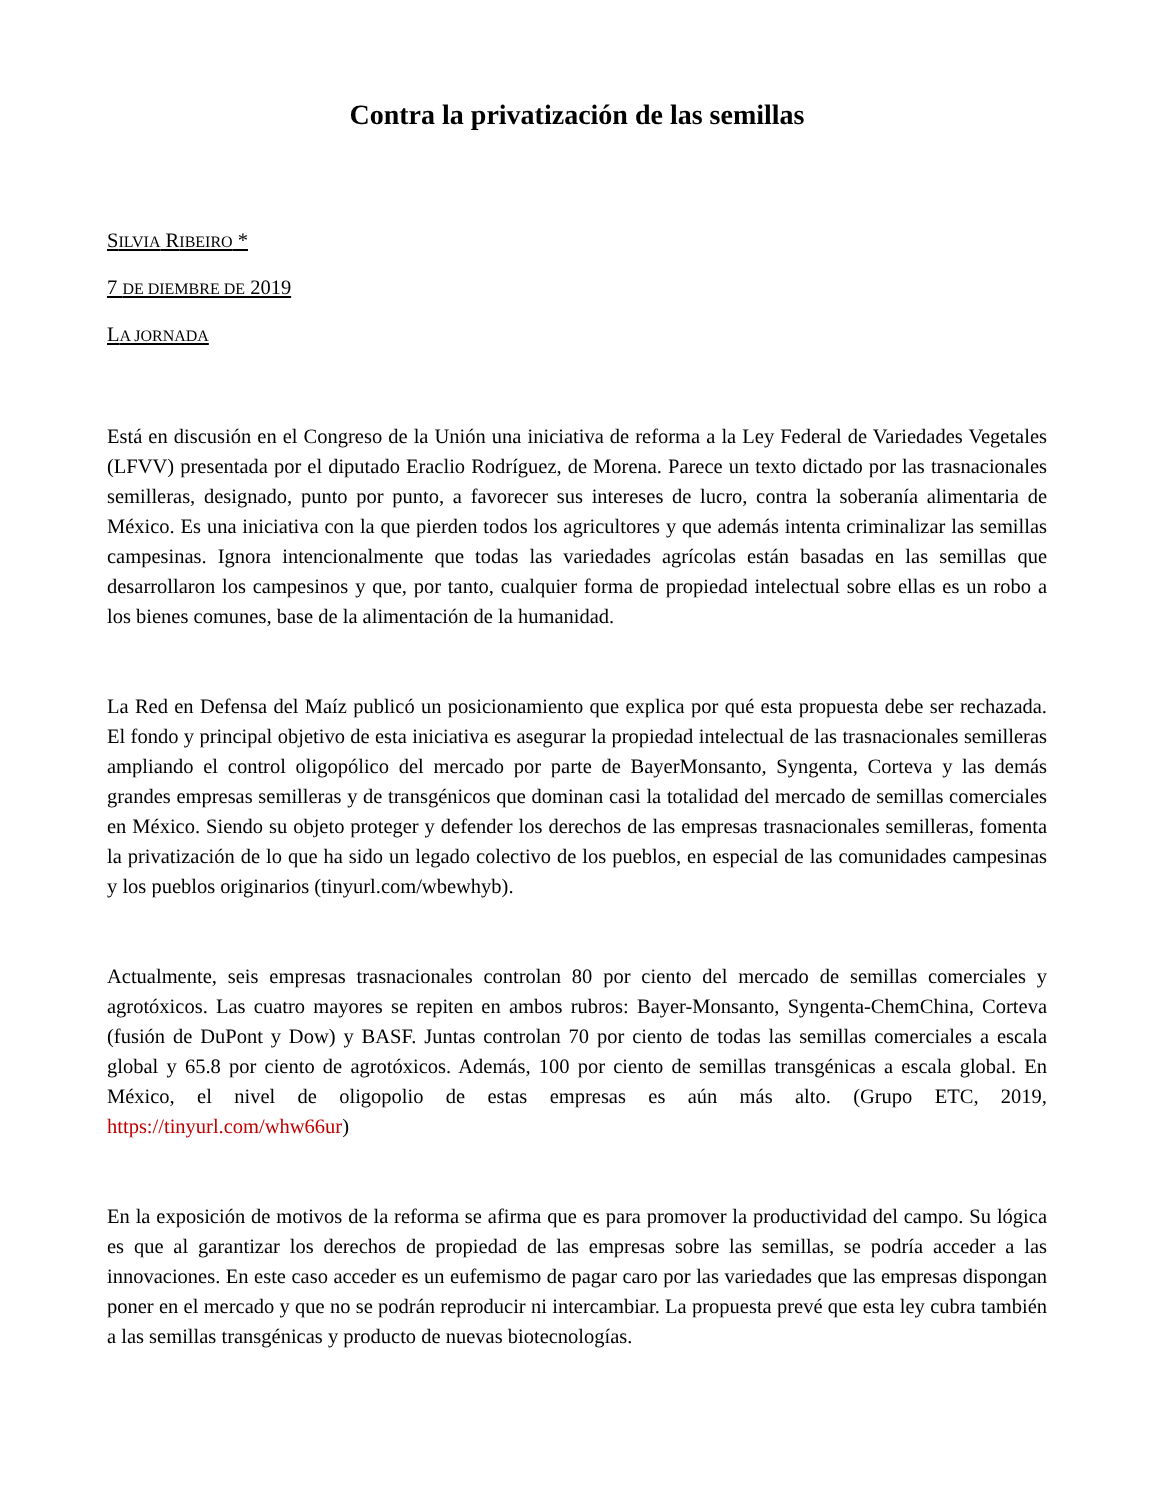Contra la privatización de las semillas
SILVIA RIBEIRO *
7 DE DIEMBRE DE 2019
LA JORNADA
Está en discusión en el Congreso de la Unión una iniciativa de reforma a la Ley Federal de Variedades Vegetales (LFVV) presentada por el diputado Eraclio Rodríguez, de Morena. Parece un texto dictado por las trasnacionales semilleras, designado, punto por punto, a favorecer sus intereses de lucro, contra la soberanía alimentaria de México. Es una iniciativa con la que pierden todos los agricultores y que además intenta criminalizar las semillas campesinas. Ignora intencionalmente que todas las variedades agrícolas están basadas en las semillas que desarrollaron los campesinos y que, por tanto, cualquier forma de propiedad intelectual sobre ellas es un robo a los bienes comunes, base de la alimentación de la humanidad.
La Red en Defensa del Maíz publicó un posicionamiento que explica por qué esta propuesta debe ser rechazada. El fondo y principal objetivo de esta iniciativa es asegurar la propiedad intelectual de las trasnacionales semilleras ampliando el control oligopólico del mercado por parte de BayerMonsanto, Syngenta, Corteva y las demás grandes empresas semilleras y de transgénicos que dominan casi la totalidad del mercado de semillas comerciales en México. Siendo su objeto proteger y defender los derechos de las empresas trasnacionales semilleras, fomenta la privatización de lo que ha sido un legado colectivo de los pueblos, en especial de las comunidades campesinas y los pueblos originarios (tinyurl.com/wbewhyb).
Actualmente, seis empresas trasnacionales controlan 80 por ciento del mercado de semillas comerciales y agrotóxicos. Las cuatro mayores se repiten en ambos rubros: Bayer-Monsanto, Syngenta-ChemChina, Corteva (fusión de DuPont y Dow) y BASF. Juntas controlan 70 por ciento de todas las semillas comerciales a escala global y 65.8 por ciento de agrotóxicos. Además, 100 por ciento de semillas transgénicas a escala global. En México, el nivel de oligopolio de estas empresas es aún más alto. (Grupo ETC, 2019, https://tinyurl.com/whw66ur)
En la exposición de motivos de la reforma se afirma que es para promover la productividad del campo. Su lógica es que al garantizar los derechos de propiedad de las empresas sobre las semillas, se podría acceder a las innovaciones. En este caso acceder es un eufemismo de pagar caro por las variedades que las empresas dispongan poner en el mercado y que no se podrán reproducir ni intercambiar. La propuesta prevé que esta ley cubra también a las semillas transgénicas y producto de nuevas biotecnologías.